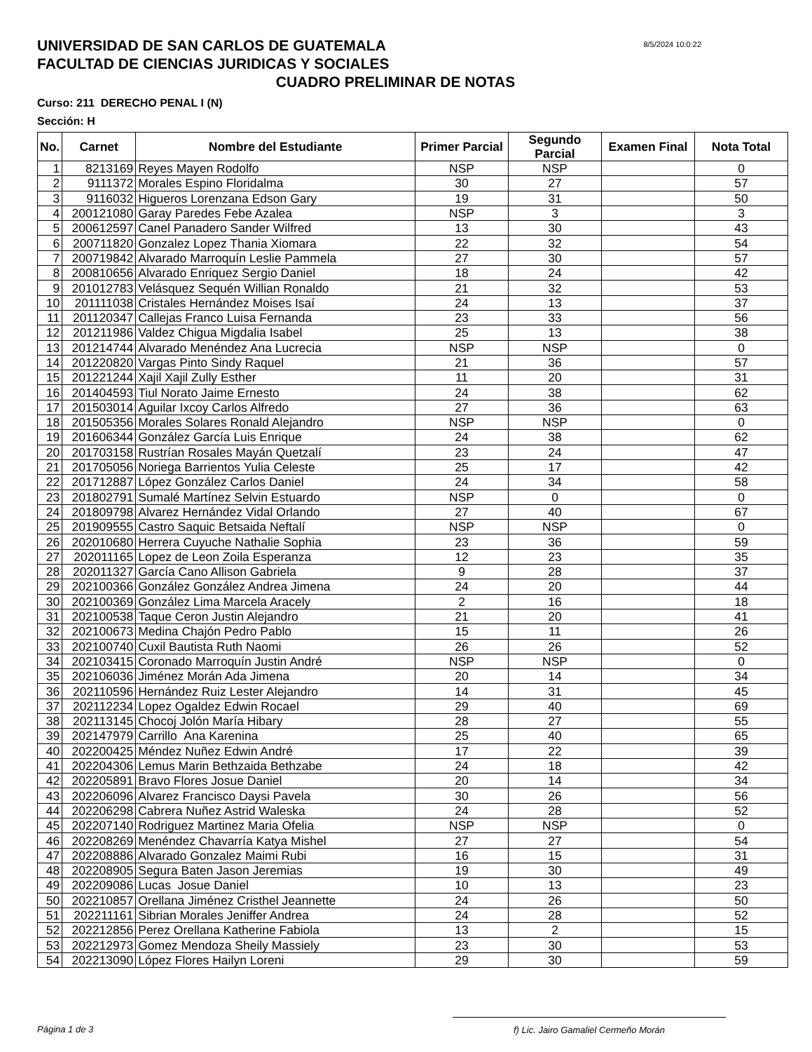8/5/2024 10:0:22
UNIVERSIDAD DE SAN CARLOS DE GUATEMALA
FACULTAD DE CIENCIAS JURIDICAS Y SOCIALES
CUADRO PRELIMINAR DE NOTAS
Curso: 211 DERECHO PENAL I (N)
Sección: H
| No. | Carnet | Nombre del Estudiante | Primer Parcial | Segundo Parcial | Examen Final | Nota Total |
| --- | --- | --- | --- | --- | --- | --- |
| 1 | 8213169 | Reyes Mayen Rodolfo | NSP | NSP | | 0 |
| 2 | 9111372 | Morales Espino Floridalma | 30 | 27 | | 57 |
| 3 | 9116032 | Higueros Lorenzana Edson Gary | 19 | 31 | | 50 |
| 4 | 200121080 | Garay Paredes Febe Azalea | NSP | 3 | | 3 |
| 5 | 200612597 | Canel Panadero Sander Wilfred | 13 | 30 | | 43 |
| 6 | 200711820 | Gonzalez Lopez Thania Xiomara | 22 | 32 | | 54 |
| 7 | 200719842 | Alvarado Marroquín Leslie Pammela | 27 | 30 | | 57 |
| 8 | 200810656 | Alvarado Enriquez Sergio Daniel | 18 | 24 | | 42 |
| 9 | 201012783 | Velásquez Sequén Willian Ronaldo | 21 | 32 | | 53 |
| 10 | 201111038 | Cristales Hernández Moises Isaí | 24 | 13 | | 37 |
| 11 | 201120347 | Callejas Franco Luisa Fernanda | 23 | 33 | | 56 |
| 12 | 201211986 | Valdez Chigua Migdalia Isabel | 25 | 13 | | 38 |
| 13 | 201214744 | Alvarado Menéndez Ana Lucrecia | NSP | NSP | | 0 |
| 14 | 201220820 | Vargas Pinto Sindy Raquel | 21 | 36 | | 57 |
| 15 | 201221244 | Xajil Xajil Zully Esther | 11 | 20 | | 31 |
| 16 | 201404593 | Tiul Norato Jaime Ernesto | 24 | 38 | | 62 |
| 17 | 201503014 | Aguilar Ixcoy Carlos Alfredo | 27 | 36 | | 63 |
| 18 | 201505356 | Morales Solares Ronald Alejandro | NSP | NSP | | 0 |
| 19 | 201606344 | González García Luis Enrique | 24 | 38 | | 62 |
| 20 | 201703158 | Rustrían Rosales Mayán Quetzalí | 23 | 24 | | 47 |
| 21 | 201705056 | Noriega Barrientos Yulia Celeste | 25 | 17 | | 42 |
| 22 | 201712887 | López González Carlos Daniel | 24 | 34 | | 58 |
| 23 | 201802791 | Sumalé Martínez Selvin Estuardo | NSP | 0 | | 0 |
| 24 | 201809798 | Alvarez Hernández Vidal Orlando | 27 | 40 | | 67 |
| 25 | 201909555 | Castro Saquic Betsaida Neftalí | NSP | NSP | | 0 |
| 26 | 202010680 | Herrera Cuyuche Nathalie Sophia | 23 | 36 | | 59 |
| 27 | 202011165 | Lopez de Leon Zoila Esperanza | 12 | 23 | | 35 |
| 28 | 202011327 | García Cano Allison Gabriela | 9 | 28 | | 37 |
| 29 | 202100366 | González González Andrea Jimena | 24 | 20 | | 44 |
| 30 | 202100369 | González Lima Marcela Aracely | 2 | 16 | | 18 |
| 31 | 202100538 | Taque Ceron Justin Alejandro | 21 | 20 | | 41 |
| 32 | 202100673 | Medina Chajón Pedro Pablo | 15 | 11 | | 26 |
| 33 | 202100740 | Cuxil Bautista Ruth Naomi | 26 | 26 | | 52 |
| 34 | 202103415 | Coronado Marroquín Justin André | NSP | NSP | | 0 |
| 35 | 202106036 | Jiménez Morán Ada Jimena | 20 | 14 | | 34 |
| 36 | 202110596 | Hernández Ruiz Lester Alejandro | 14 | 31 | | 45 |
| 37 | 202112234 | Lopez Ogaldez Edwin Rocael | 29 | 40 | | 69 |
| 38 | 202113145 | Chocoj Jolón María Hibary | 28 | 27 | | 55 |
| 39 | 202147979 | Carrillo Ana Karenina | 25 | 40 | | 65 |
| 40 | 202200425 | Méndez Nuñez Edwin André | 17 | 22 | | 39 |
| 41 | 202204306 | Lemus Marin Bethzaida Bethzabe | 24 | 18 | | 42 |
| 42 | 202205891 | Bravo Flores Josue Daniel | 20 | 14 | | 34 |
| 43 | 202206096 | Alvarez Francisco Daysi Pavela | 30 | 26 | | 56 |
| 44 | 202206298 | Cabrera Nuñez Astrid Waleska | 24 | 28 | | 52 |
| 45 | 202207140 | Rodriguez Martinez Maria Ofelia | NSP | NSP | | 0 |
| 46 | 202208269 | Menéndez Chavarría Katya Mishel | 27 | 27 | | 54 |
| 47 | 202208886 | Alvarado Gonzalez Maimi Rubi | 16 | 15 | | 31 |
| 48 | 202208905 | Segura Baten Jason Jeremias | 19 | 30 | | 49 |
| 49 | 202209086 | Lucas Josue Daniel | 10 | 13 | | 23 |
| 50 | 202210857 | Orellana Jiménez Cristhel Jeannette | 24 | 26 | | 50 |
| 51 | 202211161 | Sibrian Morales Jeniffer Andrea | 24 | 28 | | 52 |
| 52 | 202212856 | Perez Orellana Katherine Fabiola | 13 | 2 | | 15 |
| 53 | 202212973 | Gomez Mendoza Sheily Massiely | 23 | 30 | | 53 |
| 54 | 202213090 | López Flores Hailyn Loreni | 29 | 30 | | 59 |
Página 1 de 3 f) Lic. Jairo Gamaliel Cermeño Morán